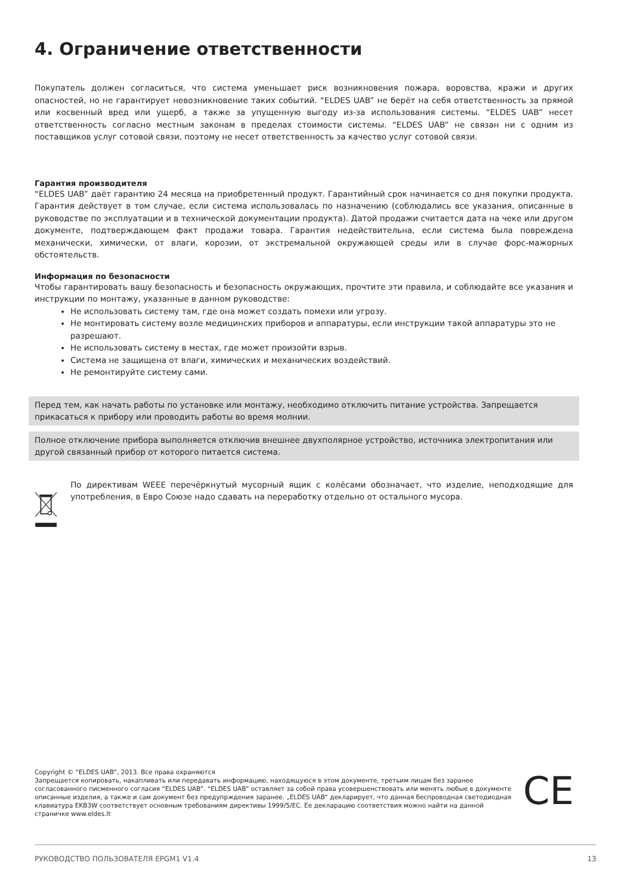4. Ограничение ответственности
Покупатель должен согласиться, что система уменьшает риск возникновения пожара, воровства, кражи и других опасностей, но не гарантирует невозникновение таких событий. “ELDES UAB” не берёт на себя ответственность за прямой или косвенный вред или ущерб, а также за упущенную выгоду из-за использования системы. “ELDES UAB” несет ответственность согласно местным законам в пределах стоимости системы. “ELDES UAB” не связан ни с одним из поставщиков услуг сотовой связи, поэтому не несет ответственность за качество услуг сотовой связи.
Гарантия производителя
“ELDES UAB” даёт гарантию 24 месяца на приобретенный продукт. Гарантийный срок начинается со дня покупки продукта. Гарантия действует в том случае, если система использовалась по назначению (соблюдались все указания, описанные в руководстве по эксплуатации и в технической документации продукта). Датой продажи считается дата на чеке или другом документе, подтверждающем факт продажи товара. Гарантия недействительна, если система была повреждена механически, химически, от влаги, корозии, от экстремальной окружающей среды или в случае форс-мажорных обстоятельств.
Информация по безопасности
Чтобы гарантировать вашу безопасность и безопасность окружающих, прочтите эти правила, и соблюдайте все указания и инструкции по монтажу, указанные в данном руководстве:
Не использовать систему там, где она может создать помехи или угрозу.
Не монтировать систему возле медицинских приборов и аппаратуры, если инструкции такой аппаратуры это не
разрешают.
Не использовать систему в местах, где может произойти взрыв.
Система не защищена от влаги, химических и механических воздействий.
Не ремонтируйте систему сами.
Перед тем, как начать работы по установке или монтажу, необходимо отключить питание устройства. Запрещается прикасаться к прибору или проводить работы во время молнии.
Полное отключение прибора выполняется отключив внешнее двухполярное устройство, источника электропитания или другой связанный прибор от которого питается система.
По директивам WEEE перечёркнутый мусорный ящик с колёсами обозначает, что изделие, неподходящие для употребления, в Евро Союзе надо сдавать на переработку отдельно от остального мусора.
Copyright © “ELDES UAB”, 2013. Все права охраняются
Запрещается копировать, накапливать или передавать информацию, находящуюся в этом документе, третьим лицам без заранее согласованного писменного согласия “ELDES UAB”. “ELDES UAB” оставляет за собой права усовершенствовать или менять любые в документе описанные изделия, а также и сам документ без предупрждения заранее. „ELDES UAB“ декларирует, что данная беспроводная светодиодная клавиатура EKB3W соответствует основным требованиям директивы 1999/5/EC. Ее декларацию соответствия можно найти на данной страничке www.eldes.lt
CE
РУКОВОДСТВО ПОЛЬЗОВАТЕЛЯ EPGM1 V1.4 13